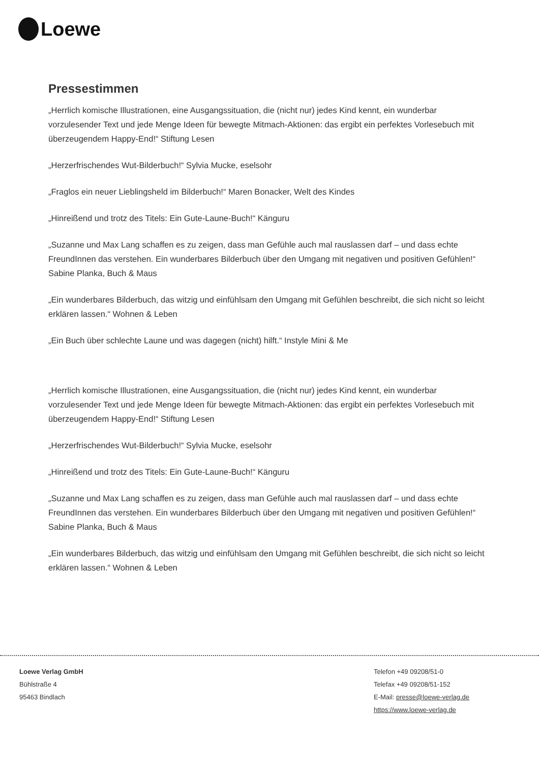Loewe
Pressestimmen
„Herrlich komische Illustrationen, eine Ausgangssituation, die (nicht nur) jedes Kind kennt, ein wunderbar vorzulesender Text und jede Menge Ideen für bewegte Mitmach-Aktionen: das ergibt ein perfektes Vorlesebuch mit überzeugendem Happy-End!“ Stiftung Lesen
„Herzerfrischendes Wut-Bilderbuch!“ Sylvia Mucke, eselsohr
„Fraglos ein neuer Lieblingsheld im Bilderbuch!“ Maren Bonacker, Welt des Kindes
„Hinreißend und trotz des Titels: Ein Gute-Laune-Buch!“ Känguru
„Suzanne und Max Lang schaffen es zu zeigen, dass man Gefühle auch mal rauslassen darf – und dass echte FreundInnen das verstehen. Ein wunderbares Bilderbuch über den Umgang mit negativen und positiven Gefühlen!“ Sabine Planka, Buch & Maus
„Ein wunderbares Bilderbuch, das witzig und einfühlsam den Umgang mit Gefühlen beschreibt, die sich nicht so leicht erklären lassen.“ Wohnen & Leben
„Ein Buch über schlechte Laune und was dagegen (nicht) hilft.“ Instyle Mini & Me
„Herrlich komische Illustrationen, eine Ausgangssituation, die (nicht nur) jedes Kind kennt, ein wunderbar vorzulesender Text und jede Menge Ideen für bewegte Mitmach-Aktionen: das ergibt ein perfektes Vorlesebuch mit überzeugendem Happy-End!“ Stiftung Lesen
„Herzerfrischendes Wut-Bilderbuch!“ Sylvia Mucke, eselsohr
„Hinreißend und trotz des Titels: Ein Gute-Laune-Buch!“ Känguru
„Suzanne und Max Lang schaffen es zu zeigen, dass man Gefühle auch mal rauslassen darf – und dass echte FreundInnen das verstehen. Ein wunderbares Bilderbuch über den Umgang mit negativen und positiven Gefühlen!“ Sabine Planka, Buch & Maus
„Ein wunderbares Bilderbuch, das witzig und einfühlsam den Umgang mit Gefühlen beschreibt, die sich nicht so leicht erklären lassen.“ Wohnen & Leben
Loewe Verlag GmbH
Bühlstraße 4
95463 Bindlach
Telefon +49 09208/51-0
Telefax +49 09208/51-152
E-Mail: presse@loewe-verlag.de
https://www.loewe-verlag.de